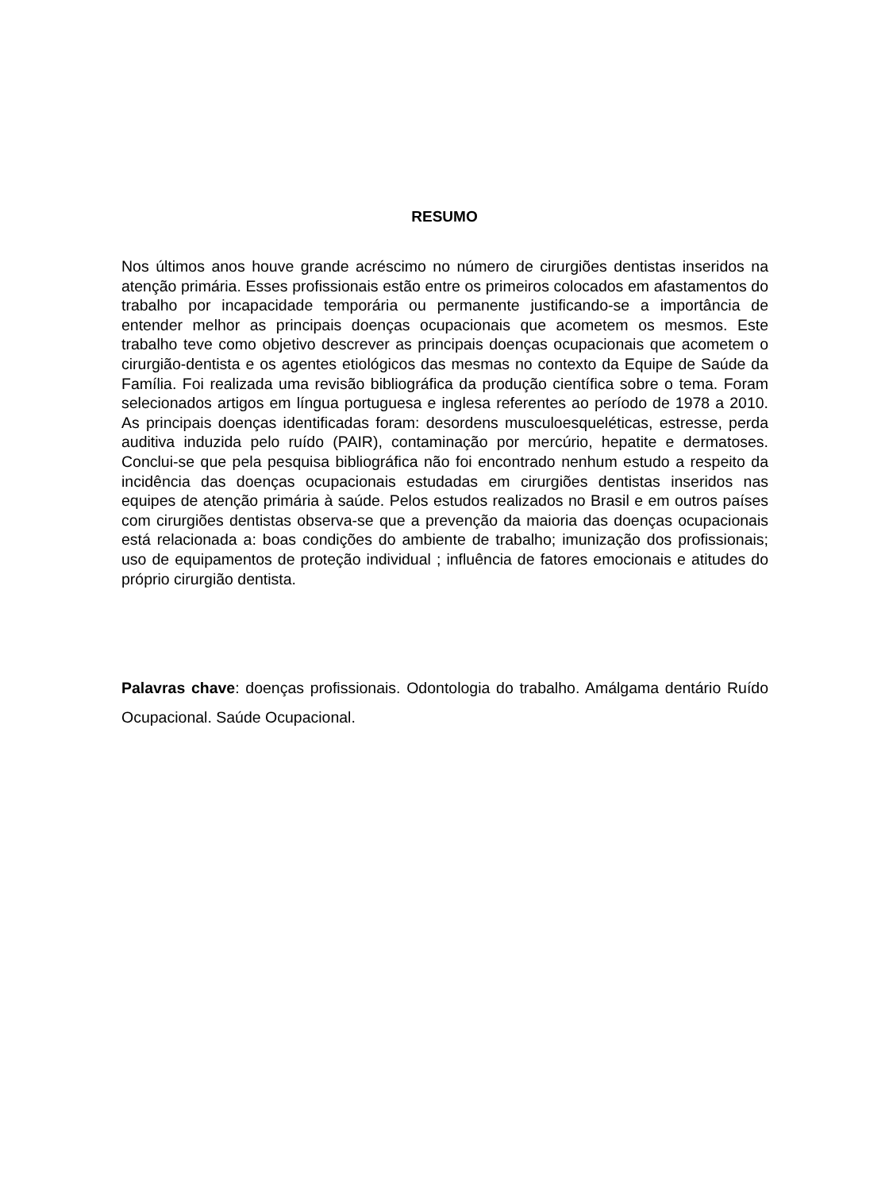RESUMO
Nos últimos anos houve grande acréscimo no número de cirurgiões dentistas inseridos na atenção primária. Esses profissionais estão entre os primeiros colocados em afastamentos do trabalho por incapacidade temporária ou permanente justificando-se a importância de entender melhor as principais doenças ocupacionais que acometem os mesmos. Este trabalho teve como objetivo descrever as principais doenças ocupacionais que acometem o cirurgião-dentista e os agentes etiológicos das mesmas no contexto da Equipe de Saúde da Família. Foi realizada uma revisão bibliográfica da produção científica sobre o tema. Foram selecionados artigos em língua portuguesa e inglesa referentes ao período de 1978 a 2010. As principais doenças identificadas foram: desordens musculoesqueléticas, estresse, perda auditiva induzida pelo ruído (PAIR), contaminação por mercúrio, hepatite e dermatoses. Conclui-se que pela pesquisa bibliográfica não foi encontrado nenhum estudo a respeito da incidência das doenças ocupacionais estudadas em cirurgiões dentistas inseridos nas equipes de atenção primária à saúde. Pelos estudos realizados no Brasil e em outros países com cirurgiões dentistas observa-se que a prevenção da maioria das doenças ocupacionais está relacionada a: boas condições do ambiente de trabalho; imunização dos profissionais; uso de equipamentos de proteção individual ; influência de fatores emocionais e atitudes do próprio cirurgião dentista.
Palavras chave: doenças profissionais. Odontologia do trabalho. Amálgama dentário Ruído Ocupacional. Saúde Ocupacional.